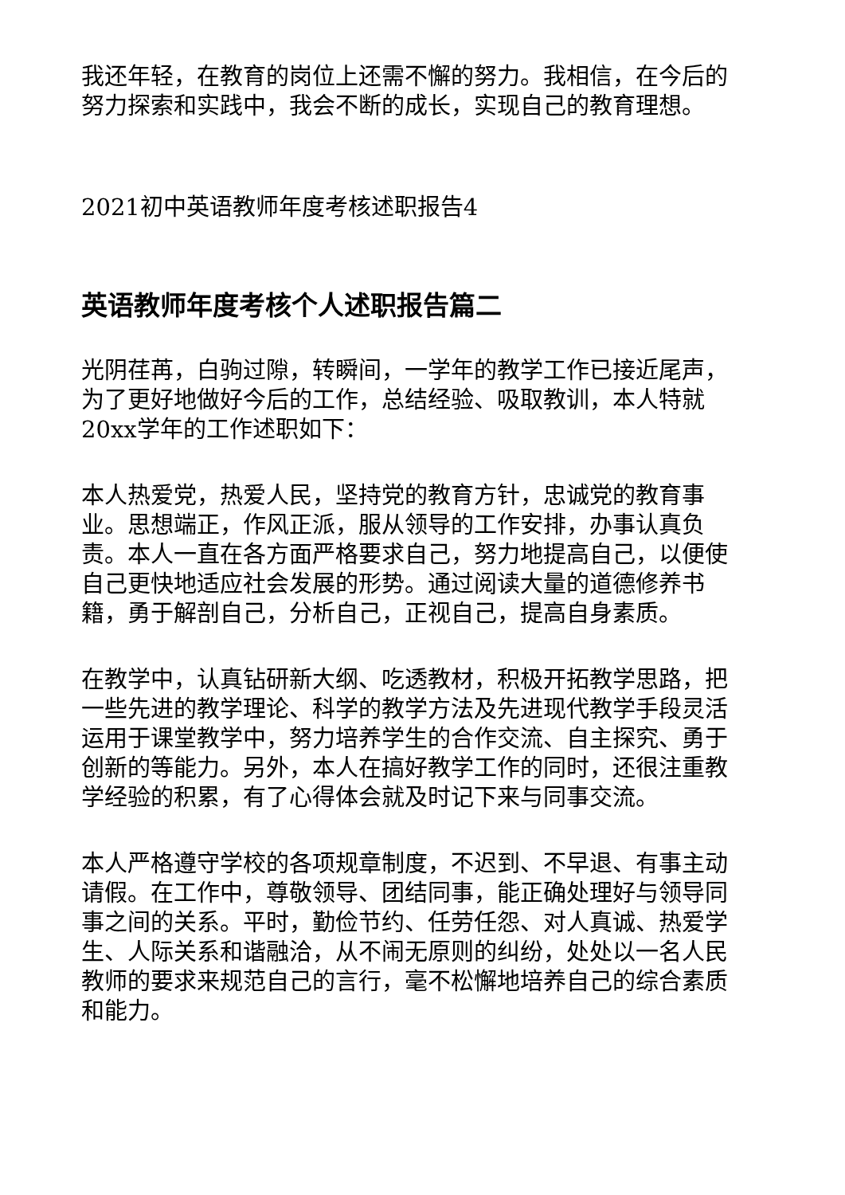我还年轻，在教育的岗位上还需不懈的努力。我相信，在今后的努力探索和实践中，我会不断的成长，实现自己的教育理想。
2021初中英语教师年度考核述职报告4
英语教师年度考核个人述职报告篇二
光阴荏苒，白驹过隙，转瞬间，一学年的教学工作已接近尾声，为了更好地做好今后的工作，总结经验、吸取教训，本人特就20xx学年的工作述职如下：
本人热爱党，热爱人民，坚持党的教育方针，忠诚党的教育事业。思想端正，作风正派，服从领导的工作安排，办事认真负责。本人一直在各方面严格要求自己，努力地提高自己，以便使自己更快地适应社会发展的形势。通过阅读大量的道德修养书籍，勇于解剖自己，分析自己，正视自己，提高自身素质。
在教学中，认真钻研新大纲、吃透教材，积极开拓教学思路，把一些先进的教学理论、科学的教学方法及先进现代教学手段灵活运用于课堂教学中，努力培养学生的合作交流、自主探究、勇于创新的等能力。另外，本人在搞好教学工作的同时，还很注重教学经验的积累，有了心得体会就及时记下来与同事交流。
本人严格遵守学校的各项规章制度，不迟到、不早退、有事主动请假。在工作中，尊敬领导、团结同事，能正确处理好与领导同事之间的关系。平时，勤俭节约、任劳任怨、对人真诚、热爱学生、人际关系和谐融洽，从不闹无原则的纠纷，处处以一名人民教师的要求来规范自己的言行，毫不松懈地培养自己的综合素质和能力。